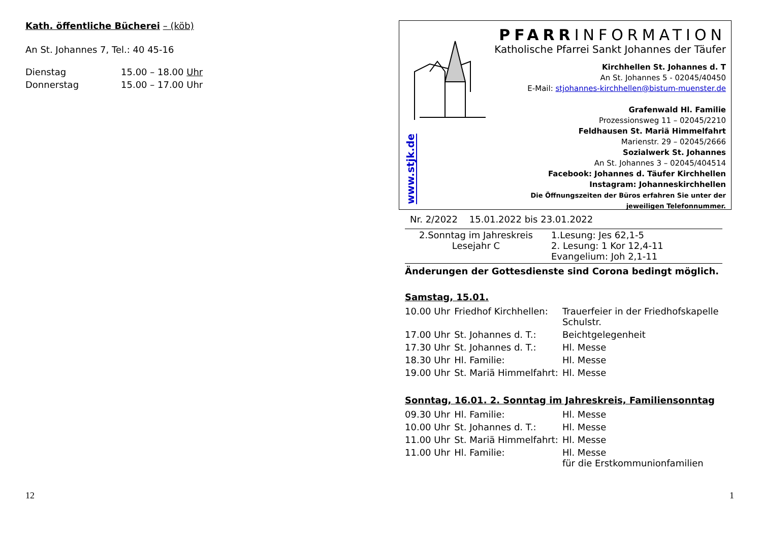Kath. öffentliche Bücherei – (köb)
An St. Johannes 7, Tel.: 40 45-16
| Dienstag | 15.00 – 18.00 Uhr |
| Donnerstag | 15.00 – 17.00 Uhr |
12
www.stjk.de
PFARRINFORMATION
Katholische Pfarrei Sankt Johannes der Täufer
Kirchhellen St. Johannes d. T
An St. Johannes 5 - 02045/40450
E-Mail: stjohannes-kirchhellen@bistum-muenster.de
Grafenwald Hl. Familie
Prozessionsweg 11 – 02045/2210
Feldhausen St. Mariä Himmelfahrt
Marienstr. 29 – 02045/2666
Sozialwerk St. Johannes
An St. Johannes 3 – 02045/404514
Facebook: Johannes d. Täufer Kirchhellen
Instagram: Johanneskirchhellen
Die Öffnungszeiten der Büros erfahren Sie unter der jeweiligen Telefonnummer.
Nr. 2/2022 15.01.2022 bis 23.01.2022
| 2.Sonntag im Jahreskreis Lesejahr C | 1.Lesung: Jes 62,1-5 2. Lesung: 1 Kor 12,4-11 Evangelium: Joh 2,1-11 |
Änderungen der Gottesdienste sind Corona bedingt möglich.
Samstag, 15.01.
| 10.00 Uhr | Friedhof Kirchhellen: | Trauerfeier in der Friedhofskapelle Schulstr. |
| 17.00 Uhr | St. Johannes d. T.: | Beichtgelegenheit |
| 17.30 Uhr | St. Johannes d. T.: | Hl. Messe |
| 18.30 Uhr | Hl. Familie: | Hl. Messe |
| 19.00 Uhr | St. Mariä Himmelfahrt: | Hl. Messe |
Sonntag, 16.01. 2. Sonntag im Jahreskreis, Familiensonntag
| 09.30 Uhr | Hl. Familie: | Hl. Messe |
| 10.00 Uhr | St. Johannes d. T.: | Hl. Messe |
| 11.00 Uhr | St. Mariä Himmelfahrt: | Hl. Messe |
| 11.00 Uhr | Hl. Familie: | Hl. Messe für die Erstkommunionfamilien |
1